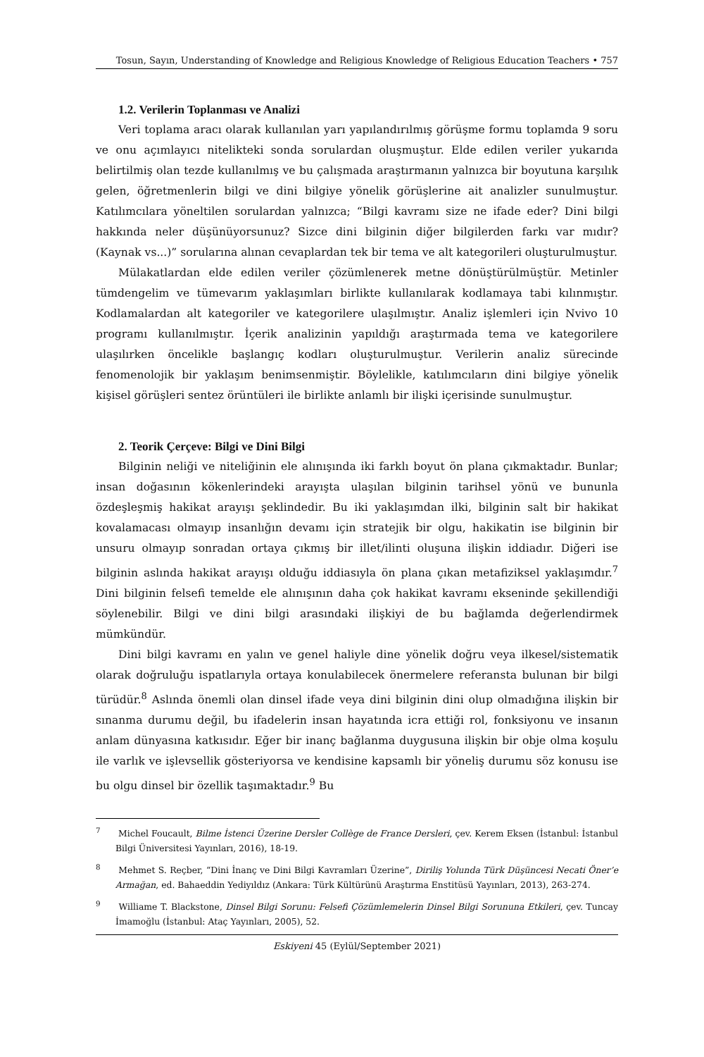Tosun, Sayın, Understanding of Knowledge and Religious Knowledge of Religious Education Teachers • 757
1.2. Verilerin Toplanması ve Analizi
Veri toplama aracı olarak kullanılan yarı yapılandırılmış görüşme formu toplamda 9 soru ve onu açımlayıcı nitelikteki sonda sorulardan oluşmuştur. Elde edilen veriler yukarıda belirtilmiş olan tezde kullanılmış ve bu çalışmada araştırmanın yalnızca bir boyutuna karşılık gelen, öğretmenlerin bilgi ve dini bilgiye yönelik görüşlerine ait analizler sunulmuştur. Katılımcılara yöneltilen sorulardan yalnızca; “Bilgi kavramı size ne ifade eder? Dini bilgi hakkında neler düşünüyorsunuz? Sizce dini bilginin diğer bilgilerden farkı var mıdır? (Kaynak vs...)” sorularına alınan cevaplardan tek bir tema ve alt kategorileri oluşturulmuştur.
Mülakatlardan elde edilen veriler çözümlenerek metne dönüştürülmüştür. Metinler tümdengelim ve tümevarım yaklaşımları birlikte kullanılarak kodlamaya tabi kılınmıştır. Kodlamalardan alt kategoriler ve kategorilere ulaşılmıştır. Analiz işlemleri için Nvivo 10 programı kullanılmıştır. İçerik analizinin yapıldığı araştırmada tema ve kategorilere ulaşılırken öncelikle başlangıç kodları oluşturulmuştur. Verilerin analiz sürecinde fenomenolojik bir yaklaşım benimsenmiştir. Böylelikle, katılımcıların dini bilgiye yönelik kişisel görüşleri sentez örüntüleri ile birlikte anlamlı bir ilişki içerisinde sunulmuştur.
2. Teorik Çerçeve: Bilgi ve Dini Bilgi
Bilginin neliği ve niteliğinin ele alınışında iki farklı boyut ön plana çıkmaktadır. Bunlar; insan doğasının kökenlerindeki arayışta ulaşılan bilginin tarihsel yönü ve bununla özdeşleşmiş hakikat arayışı şeklindedir. Bu iki yaklaşımdan ilki, bilginin salt bir hakikat kovalamacası olmayıp insanlığın devamı için stratejik bir olgu, hakikatin ise bilginin bir unsuru olmayıp sonradan ortaya çıkmış bir illet/ilinti oluşuna ilişkin iddiadır. Diğeri ise bilginin aslında hakikat arayışı olduğu iddiasıyla ön plana çıkan metafiziksel yaklaşımdır.<sup>7</sup> Dini bilginin felsefi temelde ele alınışının daha çok hakikat kavramı ekseninde şekillendiği söylenebilir. Bilgi ve dini bilgi arasındaki ilişkiyi de bu bağlamda değerlendirmek mümkündür.
Dini bilgi kavramı en yalın ve genel haliyle dine yönelik doğru veya ilkesel/sistematik olarak doğruluğu ispatlarıyla ortaya konulabilecek önermelere referansta bulunan bir bilgi türüdür.<sup>8</sup> Aslında önemli olan dinsel ifade veya dini bilginin dini olup olmadığına ilişkin bir sınanma durumu değil, bu ifadelerin insan hayatında icra ettiği rol, fonksiyonu ve insanın anlam dünyasına katkısıdır. Eğer bir inanç bağlanma duygusuna ilişkin bir obje olma koşulu ile varlık ve işlevsellik gösteriyorsa ve kendisine kapsamlı bir yöneliş durumu söz konusu ise bu olgu dinsel bir özellik taşımaktadır.<sup>9</sup> Bu
<sup>7</sup> Michel Foucault, Bilme İstenci Üzerine Dersler Collège de France Dersleri, çev. Kerem Eksen (İstanbul: İstanbul Bilgi Üniversitesi Yayınları, 2016), 18-19.
<sup>8</sup> Mehmet S. Reçber, “Dini İnanç ve Dini Bilgi Kavramları Üzerine”, Diriliş Yolunda Türk Düşüncesi Necati Öner’e Armağan, ed. Bahaeddin Yediyıldız (Ankara: Türk Kültürünü Araştırma Enstitüsü Yayınları, 2013), 263-274.
<sup>9</sup> Williame T. Blackstone, Dinsel Bilgi Sorunu: Felsefi Çözümlemelerin Dinsel Bilgi Sorununa Etkileri, çev. Tuncay İmamoğlu (İstanbul: Ataç Yayınları, 2005), 52.
Eskiyeni 45 (Eylül/September 2021)